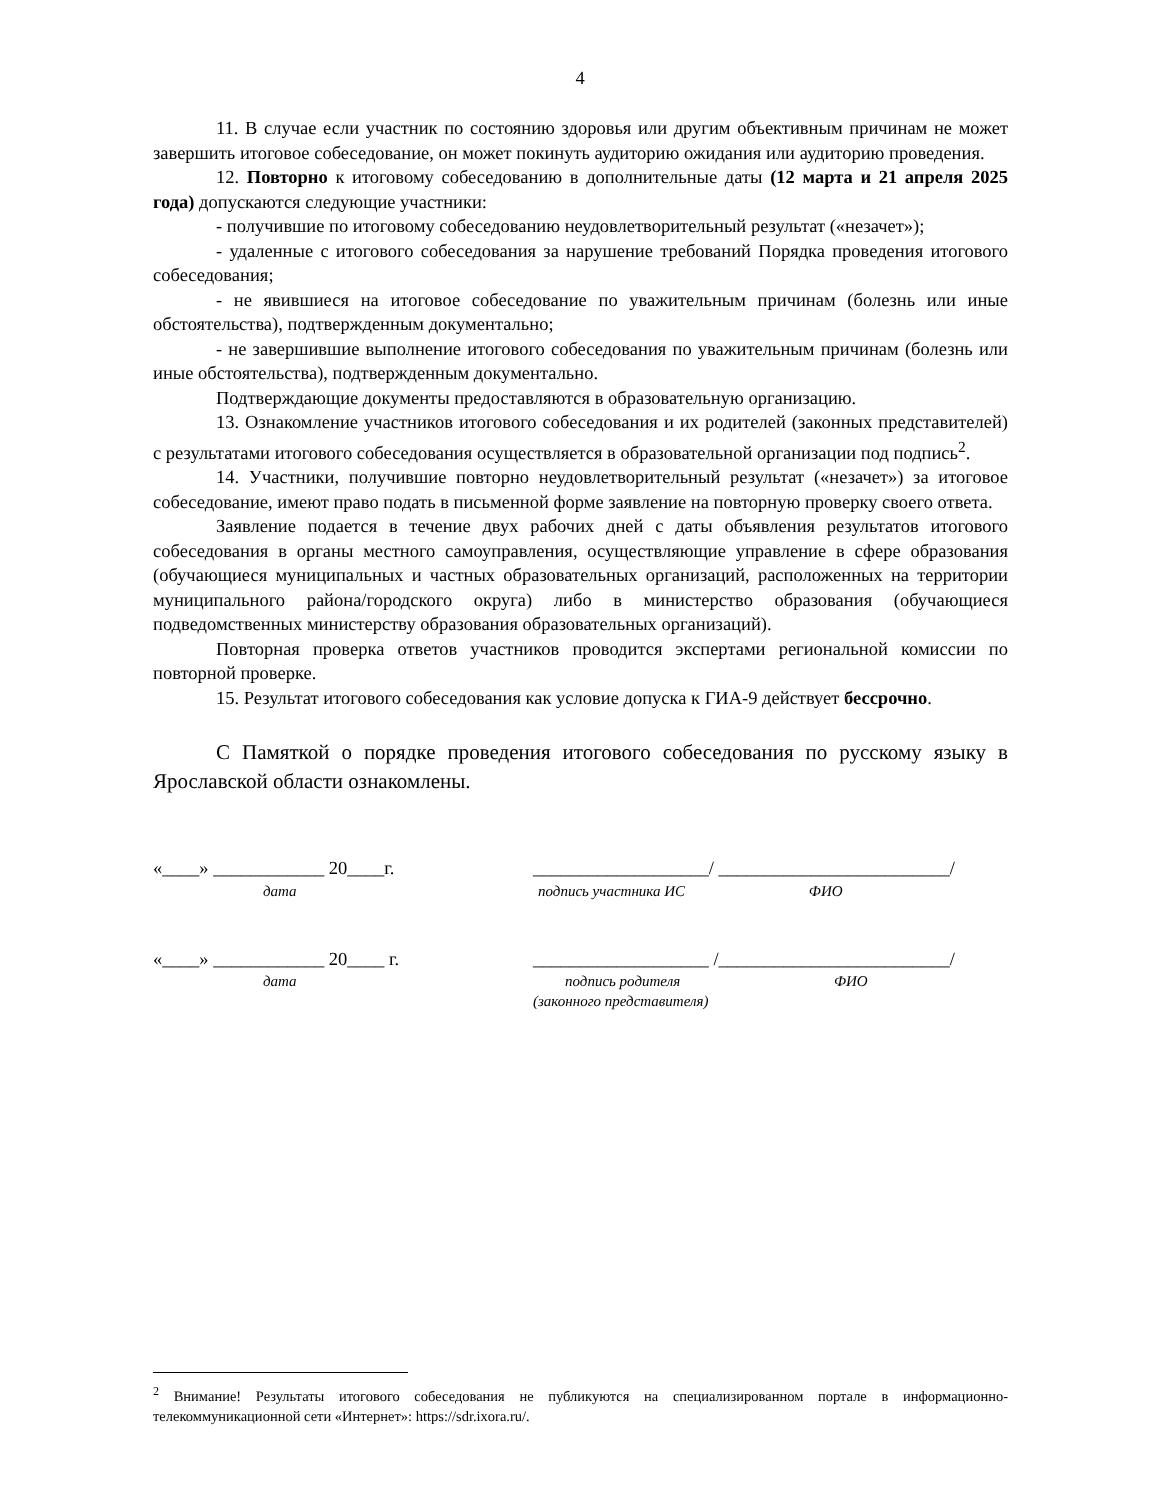4
11. В случае если участник по состоянию здоровья или другим объективным причинам не может завершить итоговое собеседование, он может покинуть аудиторию ожидания или аудиторию проведения.
12. Повторно к итоговому собеседованию в дополнительные даты (12 марта и 21 апреля 2025 года) допускаются следующие участники:
- получившие по итоговому собеседованию неудовлетворительный результат («незачет»);
- удаленные с итогового собеседования за нарушение требований Порядка проведения итогового собеседования;
- не явившиеся на итоговое собеседование по уважительным причинам (болезнь или иные обстоятельства), подтвержденным документально;
- не завершившие выполнение итогового собеседования по уважительным причинам (болезнь или иные обстоятельства), подтвержденным документально.
Подтверждающие документы предоставляются в образовательную организацию.
13. Ознакомление участников итогового собеседования и их родителей (законных представителей) с результатами итогового собеседования осуществляется в образовательной организации под подпись<sup>2</sup>.
14. Участники, получившие повторно неудовлетворительный результат («незачет») за итоговое собеседование, имеют право подать в письменной форме заявление на повторную проверку своего ответа.
Заявление подается в течение двух рабочих дней с даты объявления результатов итогового собеседования в органы местного самоуправления, осуществляющие управление в сфере образования (обучающиеся муниципальных и частных образовательных организаций, расположенных на территории муниципального района/городского округа) либо в министерство образования (обучающиеся подведомственных министерству образования образовательных организаций).
Повторная проверка ответов участников проводится экспертами региональной комиссии по повторной проверке.
15. Результат итогового собеседования как условие допуска к ГИА-9 действует бессрочно.
С Памяткой о порядке проведения итогового собеседования по русскому языку в Ярославской области ознакомлены.
«____» ____________ 20____г.
дата
___________________/ _________________________/
подпись участника ИС ФИО
«____» ____________ 20____ г.
дата
___________________ /_________________________/
подпись родителя ФИО
(законного представителя)
<sup>2</sup> Внимание! Результаты итогового собеседования не публикуются на специализированном портале в информационно-телекоммуникационной сети «Интернет»: https://sdr.ixora.ru/.